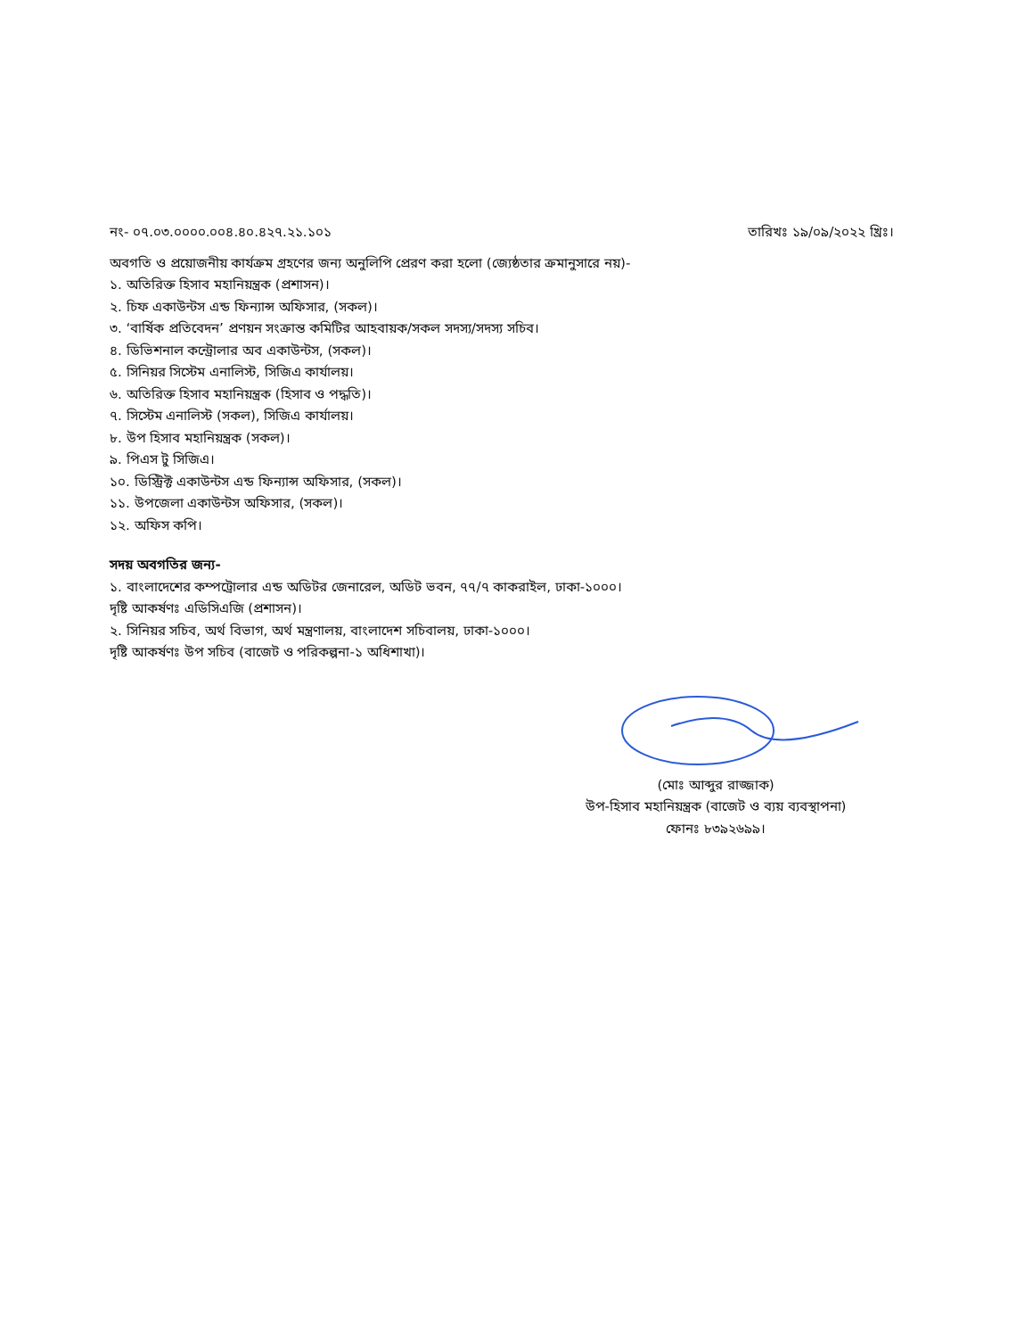নং- ০৭.০৩.০০০০.০০৪.৪০.৪২৭.২১.১০১
তারিখঃ ১৯/০৯/২০২২ খ্রিঃ।
অবগতি ও প্রয়োজনীয় কার্যক্রম গ্রহণের জন্য অনুলিপি প্রেরণ করা হলো (জ্যেষ্ঠতার ক্রমানুসারে নয়)-
১. অতিরিক্ত হিসাব মহানিয়ন্ত্রক (প্রশাসন)।
২. চিফ একাউন্টস এন্ড ফিন্যান্স অফিসার, (সকল)।
৩. ‘বার্ষিক প্রতিবেদন’ প্রণয়ন সংক্রান্ত কমিটির আহবায়ক/সকল সদস্য/সদস্য সচিব।
৪. ডিভিশনাল কন্ট্রোলার অব একাউন্টস, (সকল)।
৫. সিনিয়র সিস্টেম এনালিস্ট, সিজিএ কার্যালয়।
৬. অতিরিক্ত হিসাব মহানিয়ন্ত্রক (হিসাব ও পদ্ধতি)।
৭. সিস্টেম এনালিস্ট (সকল), সিজিএ কার্যালয়।
৮. উপ হিসাব মহানিয়ন্ত্রক (সকল)।
৯. পিএস টু সিজিএ।
১০. ডিস্ট্রিক্ট একাউন্টস এন্ড ফিন্যান্স অফিসার, (সকল)।
১১. উপজেলা একাউন্টস অফিসার, (সকল)।
১২. অফিস কপি।
সদয় অবগতির জন্য-
১. বাংলাদেশের কম্পট্রোলার এন্ড অডিটর জেনারেল, অডিট ভবন, ৭৭/৭ কাকরাইল, ঢাকা-১০০০।
দৃষ্টি আকর্ষণঃ এডিসিএজি (প্রশাসন)।
২. সিনিয়র সচিব, অর্থ বিভাগ, অর্থ মন্ত্রণালয়, বাংলাদেশ সচিবালয়, ঢাকা-১০০০।
দৃষ্টি আকর্ষণঃ উপ সচিব (বাজেট ও পরিকল্পনা-১ অধিশাখা)।
(মোঃ আব্দুর রাজ্জাক)
উপ-হিসাব মহানিয়ন্ত্রক (বাজেট ও ব্যয় ব্যবস্থাপনা)
ফোনঃ ৮৩৯২৬৯৯।